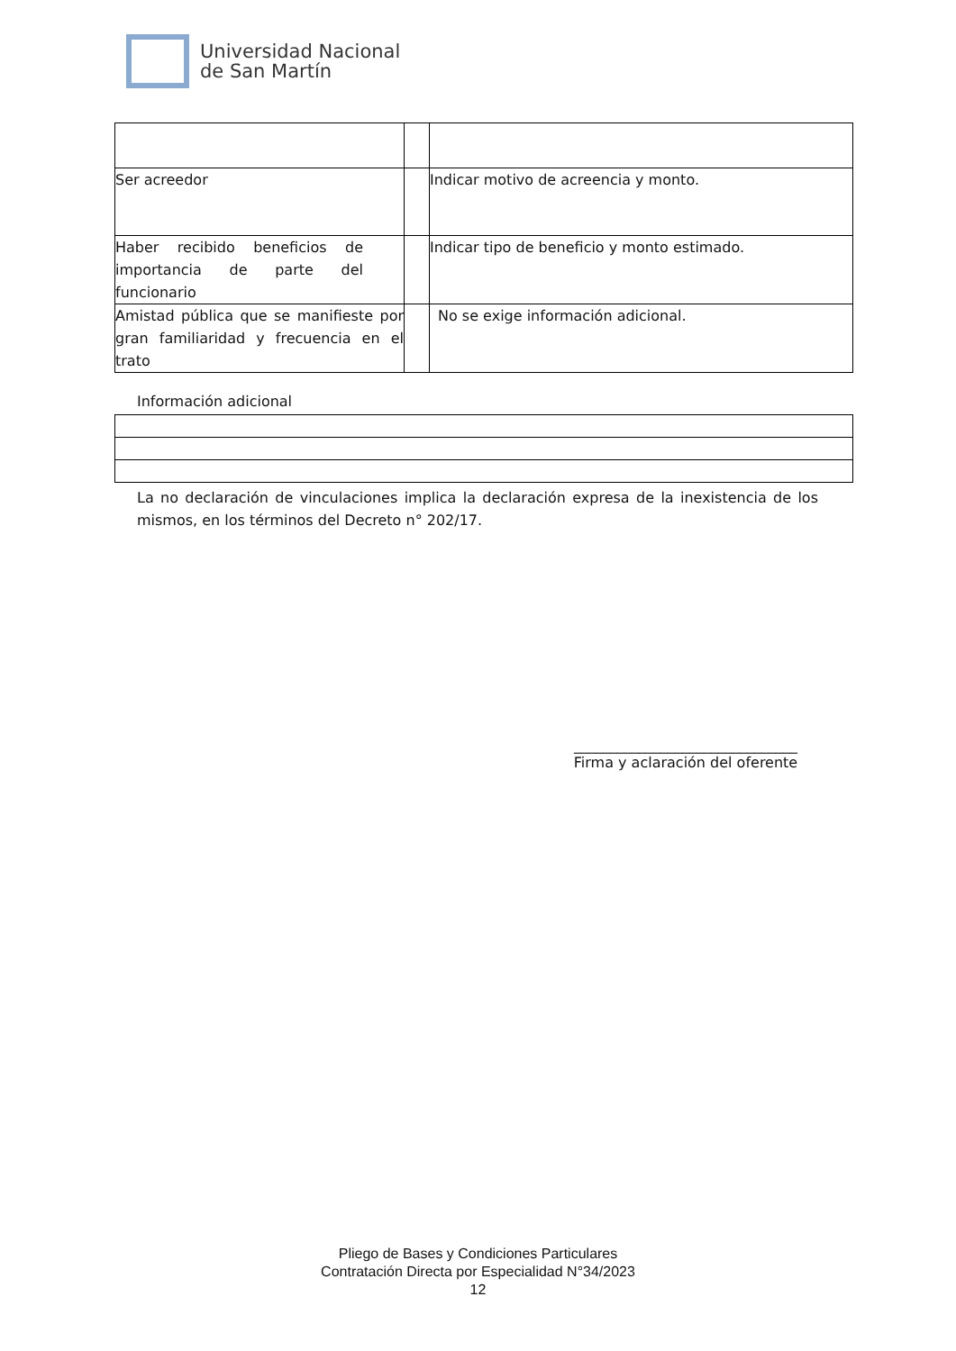Universidad Nacional
de San Martín
| Ser acreedor | | Indicar motivo de acreencia y monto. |
| Haber recibido beneficios de importancia de parte del funcionario | | Indicar tipo de beneficio y monto estimado. |
| Amistad pública que se manifieste por gran familiaridad y frecuencia en el trato | | No se exige información adicional. |
Información adicional
La no declaración de vinculaciones implica la declaración expresa de la inexistencia de los mismos, en los términos del Decreto n° 202/17.
_______________________________
Firma y aclaración del oferente
Pliego de Bases y Condiciones Particulares
Contratación Directa por Especialidad N°34/2023
12